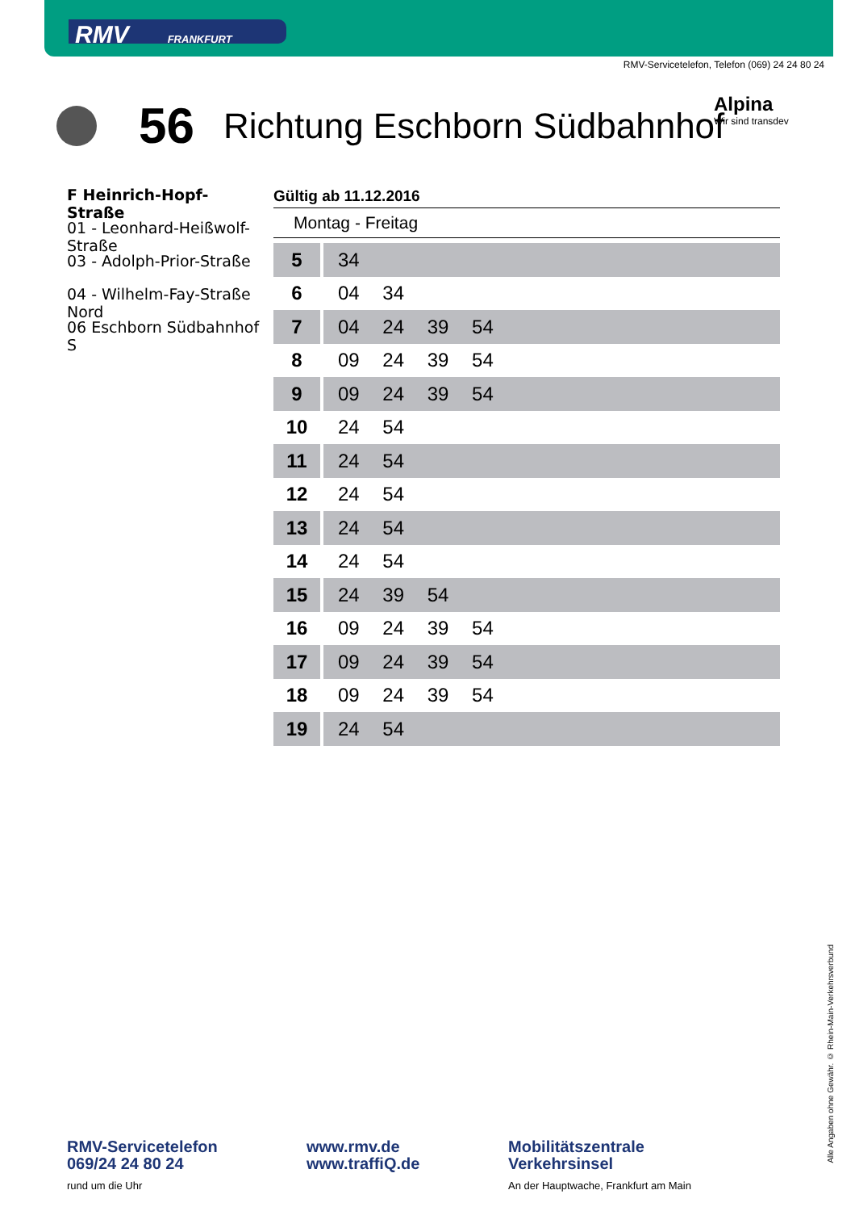RMV FRANKFURT
RMV-Servicetelefon, Telefon (069) 24 24 80 24
56 Richtung Eschborn Südbahnhof
Alpina
Wir sind transdev
F Heinrich-Hopf-Straße
01 - Leonhard-Heißwolf-Straße
03 - Adolph-Prior-Straße
04 - Wilhelm-Fay-Straße Nord
06 Eschborn Südbahnhof S
Gültig ab 11.12.2016
Montag - Freitag
| 5 | 34 |
| 6 | 04 34 |
| 7 | 04 24 39 54 |
| 8 | 09 24 39 54 |
| 9 | 09 24 39 54 |
| 10 | 24 54 |
| 11 | 24 54 |
| 12 | 24 54 |
| 13 | 24 54 |
| 14 | 24 54 |
| 15 | 24 39 54 |
| 16 | 09 24 39 54 |
| 17 | 09 24 39 54 |
| 18 | 09 24 39 54 |
| 19 | 24 54 |
Alle Angaben ohne Gewähr. © Rhein-Main-Verkehrsverbund
RMV-Servicetelefon
069/24 24 80 24
rund um die Uhr
www.rmv.de
www.traffiQ.de
Mobilitätszentrale
Verkehrsinsel
An der Hauptwache, Frankfurt am Main